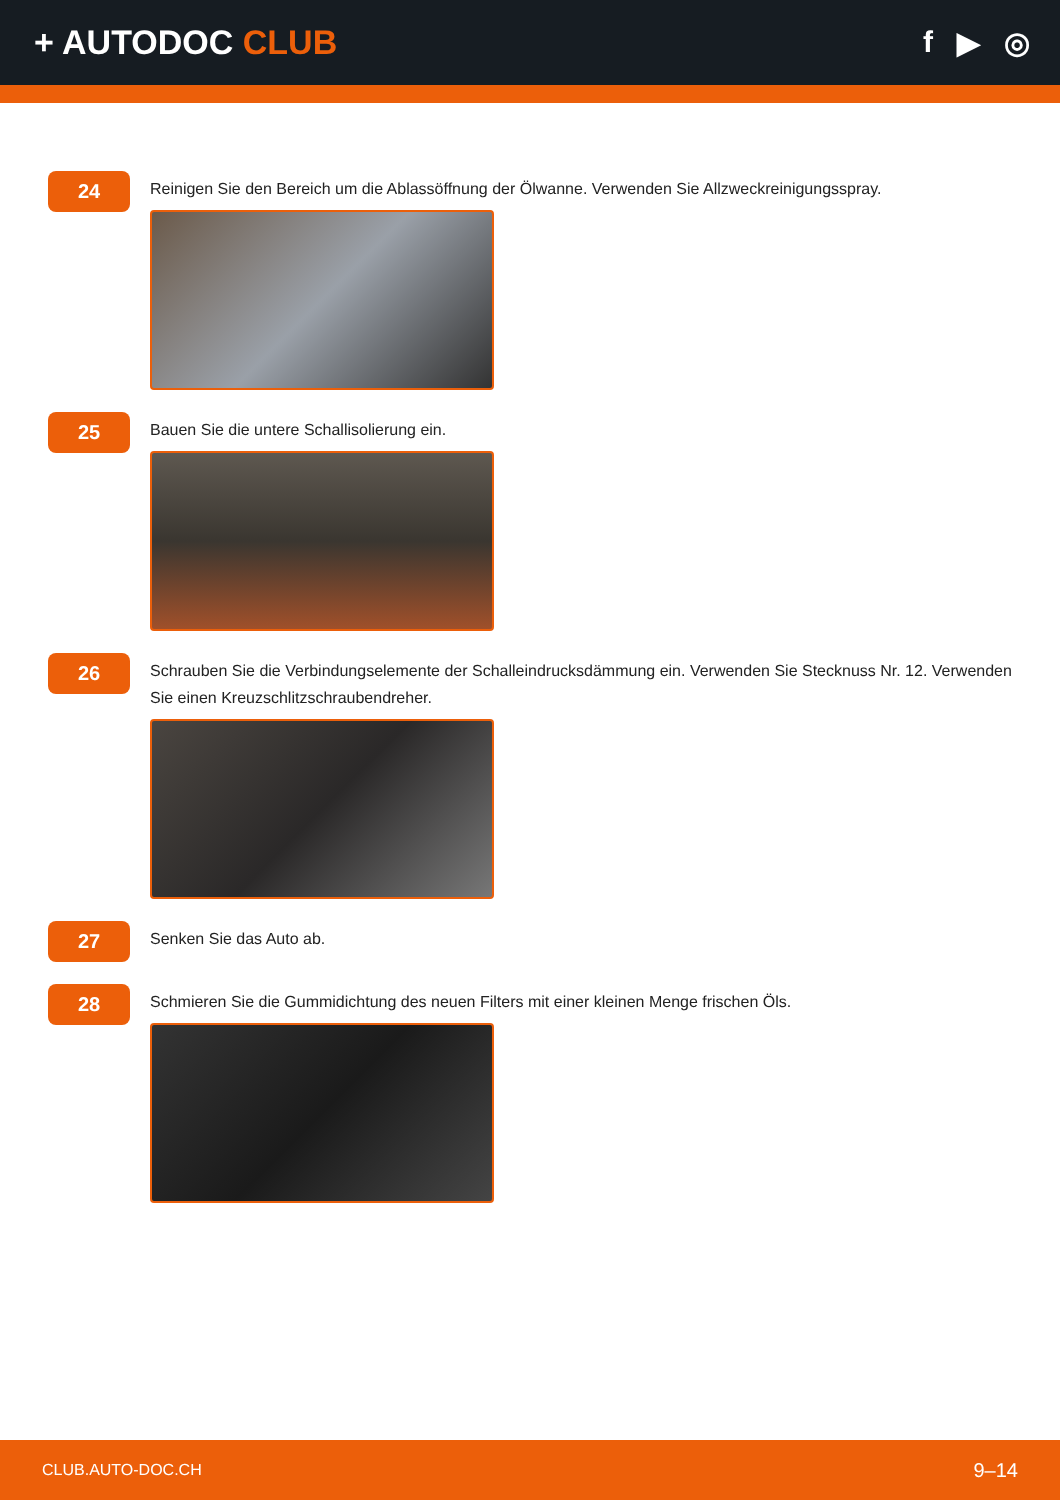+ AUTODOC CLUB f ▶ ◎
24
Reinigen Sie den Bereich um die Ablassöffnung der Ölwanne. Verwenden Sie Allzweckreinigungsspray.
25
Bauen Sie die untere Schallisolierung ein.
26
Schrauben Sie die Verbindungselemente der Schalleindrucksdämmung ein. Verwenden Sie Stecknuss Nr. 12. Verwenden Sie einen Kreuzschlitzschraubendreher.
27
Senken Sie das Auto ab.
28
Schmieren Sie die Gummidichtung des neuen Filters mit einer kleinen Menge frischen Öls.
CLUB.AUTO-DOC.CH 9–14